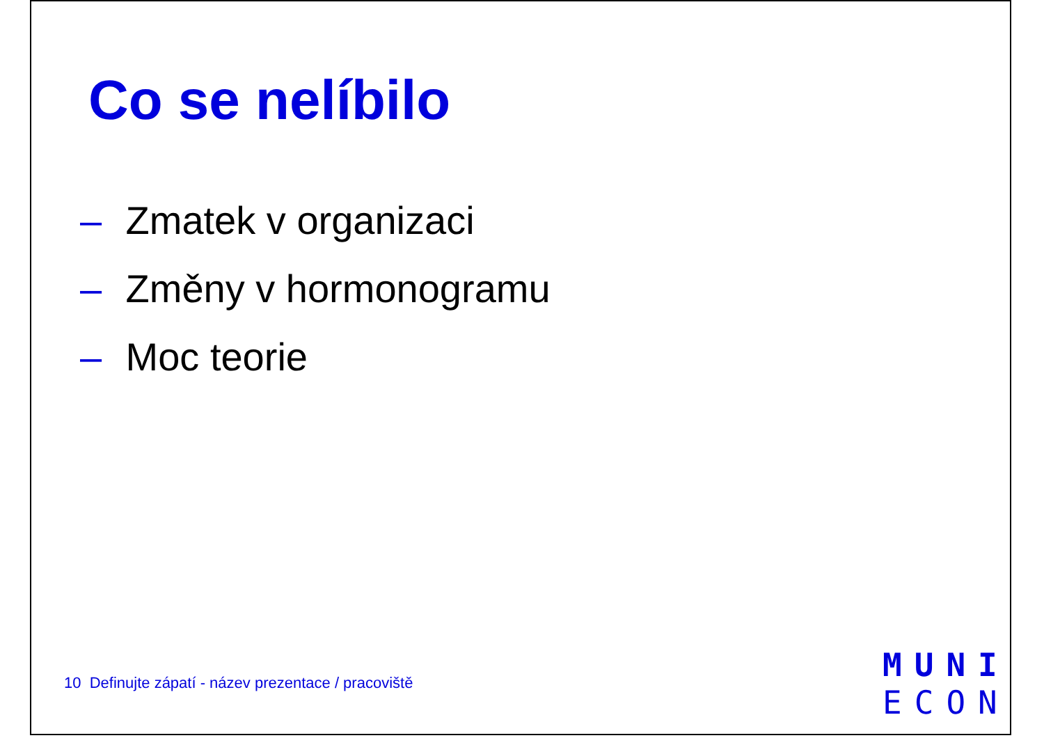Co se nelíbilo
– Zmatek v organizaci
– Změny v hormonogramu
– Moc teorie
10 Definujte zápatí - název prezentace / pracoviště
MUNI
ECON